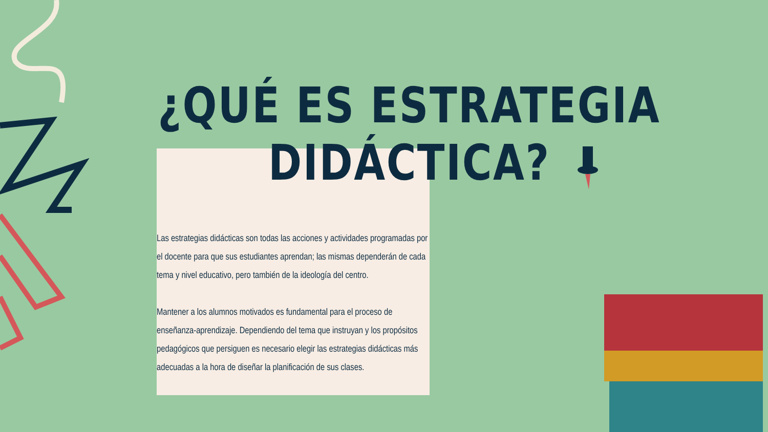¿QUÉ ES ESTRATEGIA DIDÁCTICA?
Las estrategias didácticas son todas las acciones y actividades programadas por el docente para que sus estudiantes aprendan; las mismas dependerán de cada tema y nivel educativo, pero también de la ideología del centro.
Mantener a los alumnos motivados es fundamental para el proceso de enseñanza-aprendizaje. Dependiendo del tema que instruyan y los propósitos pedagógicos que persiguen es necesario elegir las estrategias didácticas más adecuadas a la hora de diseñar la planificación de sus clases.